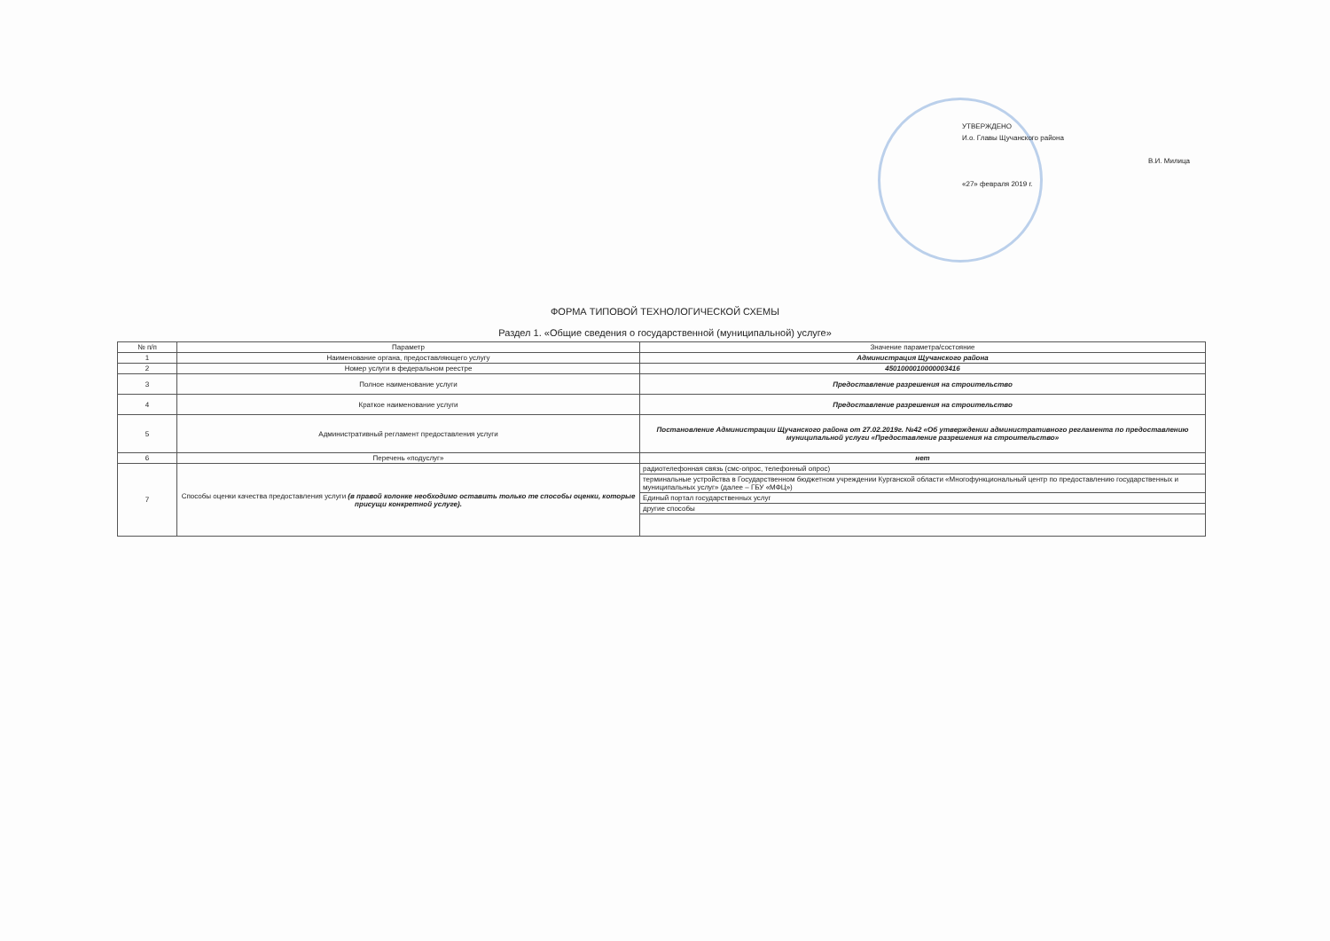УТВЕРЖДЕНО
И.о. Главы Щучанского района
В.И. Милица
«27» февраля 2019 г.
ФОРМА ТИПОВОЙ ТЕХНОЛОГИЧЕСКОЙ СХЕМЫ
Раздел 1. «Общие сведения о государственной (муниципальной) услуге»
| № п/п | Параметр | Значение параметра/состояние |
| --- | --- | --- |
| 1 | Наименование органа, предоставляющего услугу | Администрация Щучанского района |
| 2 | Номер услуги в федеральном реестре | 4501000010000003416 |
| 3 | Полное наименование услуги | Предоставление разрешения на строительство |
| 4 | Краткое наименование услуги | Предоставление разрешения на строительство |
| 5 | Административный регламент предоставления услуги | Постановление Администрации Щучанского района от 27.02.2019г. №42 «Об утверждении административного регламента по предоставлению муниципальной услуги «Предоставление разрешения на строительство» |
| 6 | Перечень «подуслуг» | нет |
| 7 | Способы оценки качества предоставления услуги (в правой колонке необходимо оставить только те способы оценки, которые присущи конкретной услуге). | радиотелефонная связь (смс-опрос, телефонный опрос) |
| | | терминальные устройства в Государственном бюджетном учреждении Курганской области «Многофункциональный центр по предоставлению государственных и муниципальных услуг» (далее – ГБУ «МФЦ») |
| | | Единый портал государственных услуг |
| | | другие способы |